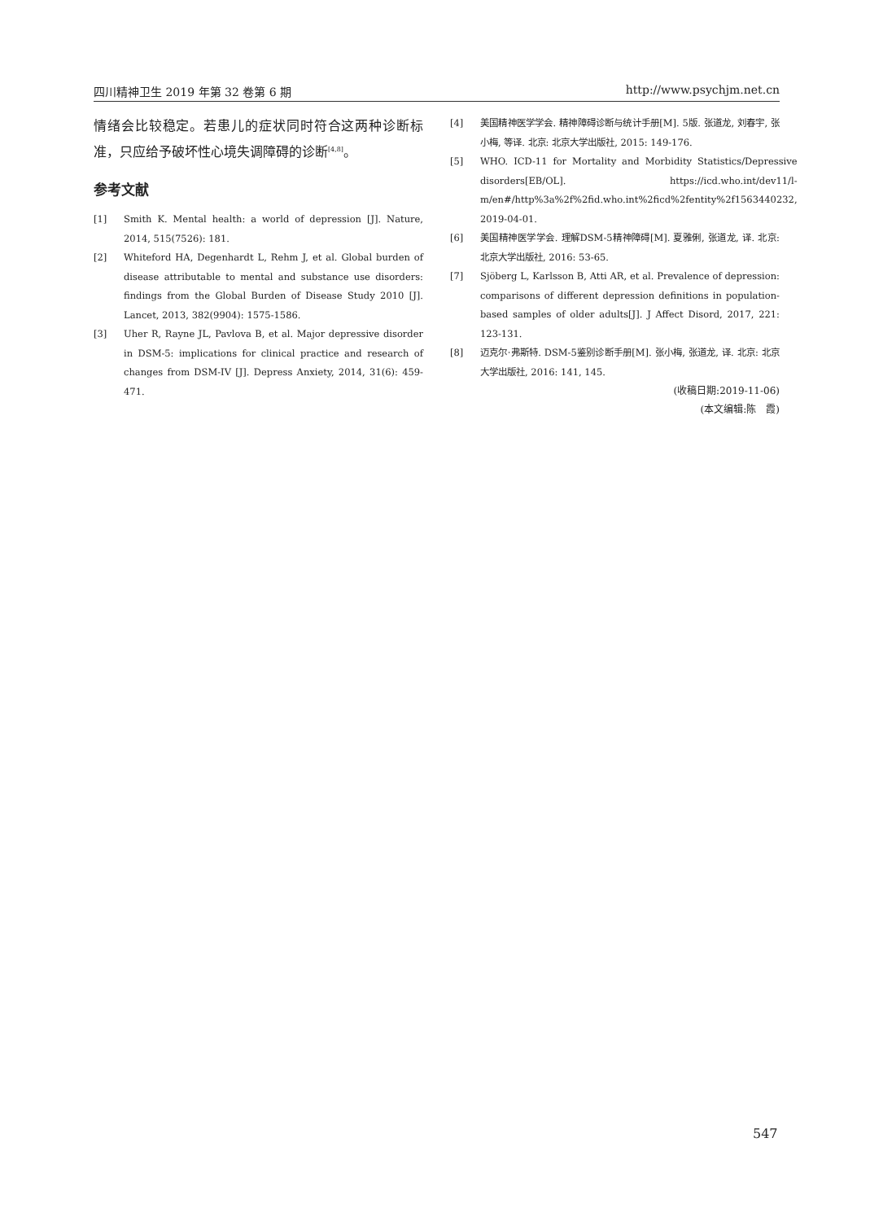四川精神卫生 2019 年第 32 卷第 6 期 http://www.psychjm.net.cn
情绪会比较稳定。若患儿的症状同时符合这两种诊断标准，只应给予破坏性心境失调障碍的诊断<sup>[4,8]</sup>。
参考文献
[1] Smith K. Mental health: a world of depression [J]. Nature, 2014, 515(7526): 181.
[2] Whiteford HA, Degenhardt L, Rehm J, et al. Global burden of disease attributable to mental and substance use disorders: findings from the Global Burden of Disease Study 2010 [J]. Lancet, 2013, 382(9904): 1575-1586.
[3] Uher R, Rayne JL, Pavlova B, et al. Major depressive disorder in DSM-5: implications for clinical practice and research of changes from DSM-IV [J]. Depress Anxiety, 2014, 31(6): 459-471.
[4] 美国精神医学学会. 精神障碍诊断与统计手册[M]. 5版. 张道龙, 刘春宇, 张小梅, 等译. 北京: 北京大学出版社, 2015: 149-176.
[5] WHO. ICD-11 for Mortality and Morbidity Statistics/Depressive disorders[EB/OL]. https://icd.who.int/dev11/l-m/en#/http%3a%2f%2fid.who.int%2ficd%2fentity%2f1563440232, 2019-04-01.
[6] 美国精神医学学会. 理解DSM-5精神障碍[M]. 夏雅俐, 张道龙, 译. 北京: 北京大学出版社, 2016: 53-65.
[7] Sjöberg L, Karlsson B, Atti AR, et al. Prevalence of depression: comparisons of different depression definitions in population-based samples of older adults[J]. J Affect Disord, 2017, 221: 123-131.
[8] 迈克尔·弗斯特. DSM-5鉴别诊断手册[M]. 张小梅, 张道龙, 译. 北京: 北京大学出版社, 2016: 141, 145.
(收稿日期:2019-11-06)
(本文编辑:陈　霞)
547